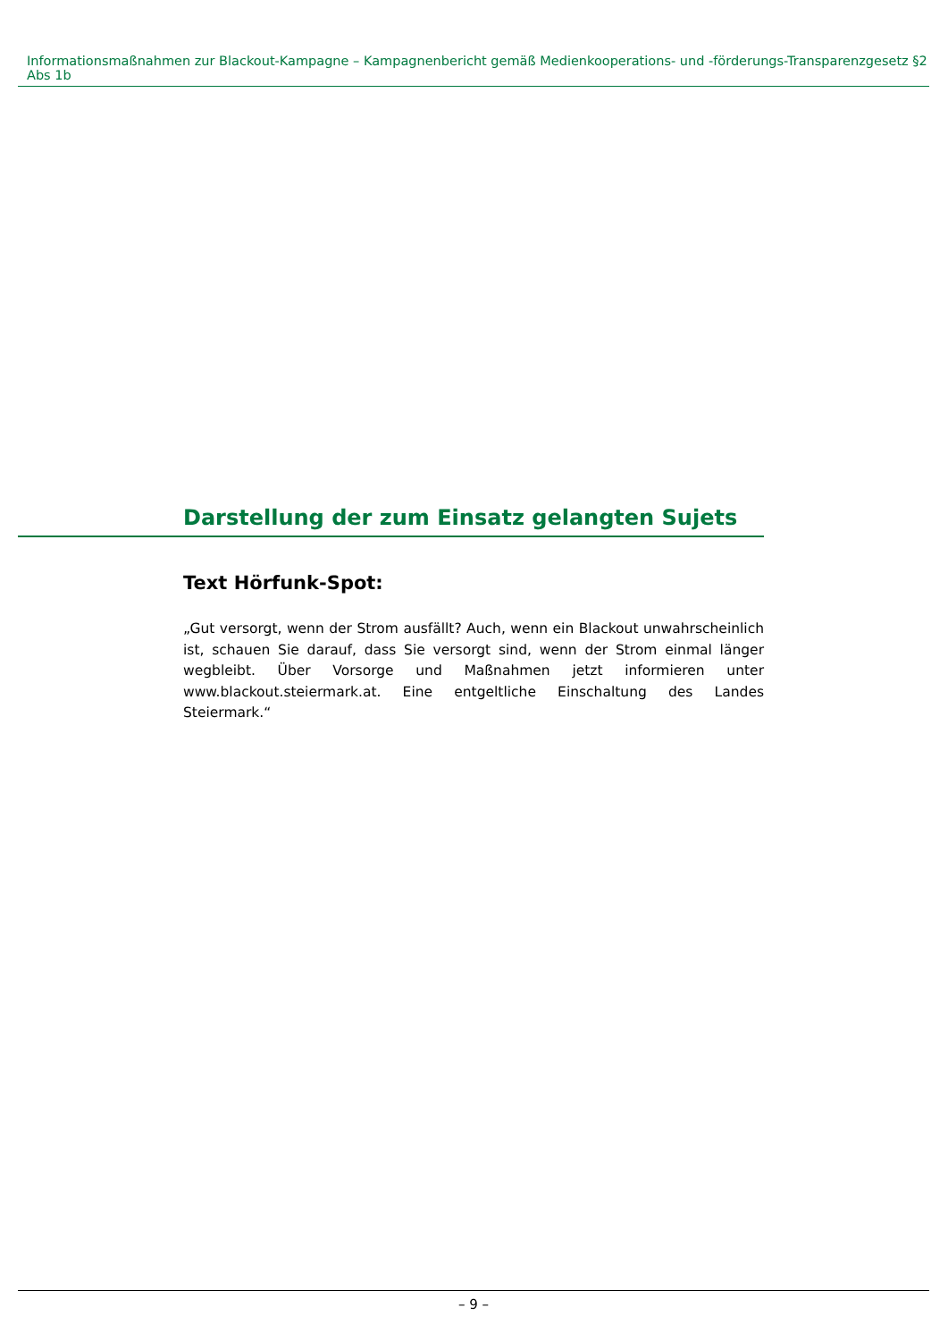Informationsmaßnahmen zur Blackout-Kampagne – Kampagnenbericht gemäß Medienkooperations- und -förderungs-Transparenzgesetz §2 Abs 1b
Darstellung der zum Einsatz gelangten Sujets
Text Hörfunk-Spot:
„Gut versorgt, wenn der Strom ausfällt? Auch, wenn ein Blackout unwahrscheinlich ist, schauen Sie darauf, dass Sie versorgt sind, wenn der Strom einmal länger wegbleibt. Über Vorsorge und Maßnahmen jetzt informieren unter www.blackout.steiermark.at. Eine entgeltliche Einschaltung des Landes Steiermark.“
– 9 –